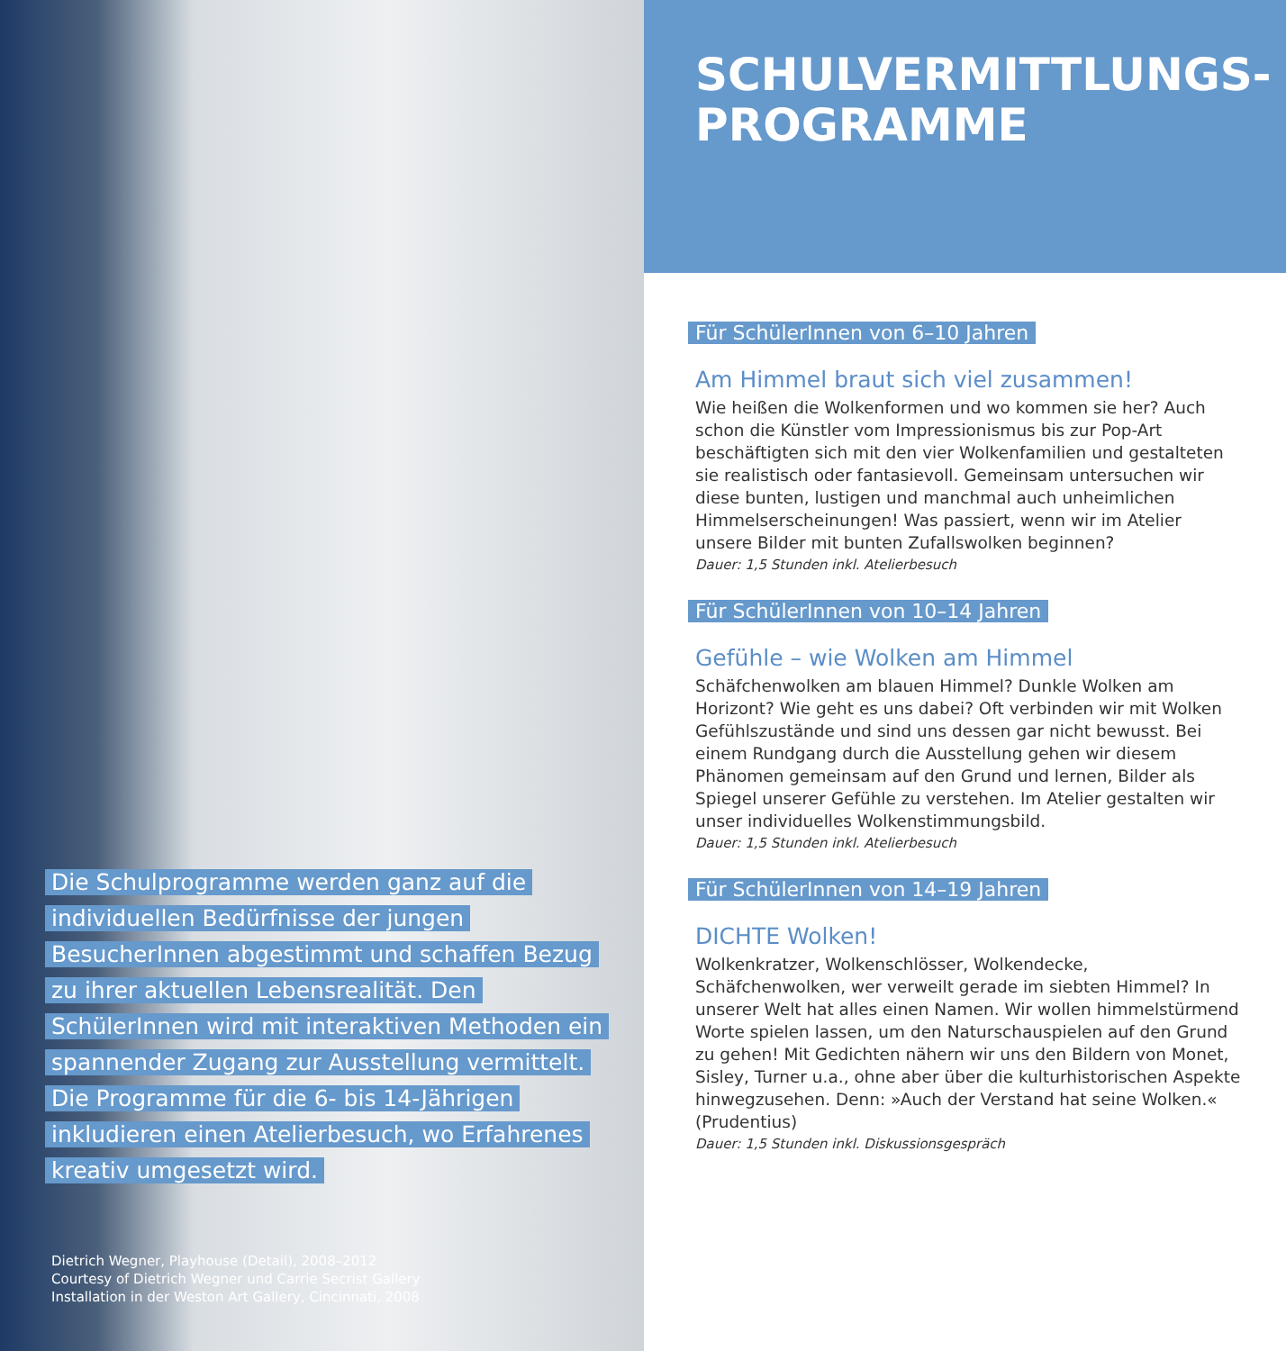Die Schulprogramme werden ganz auf die individuellen Bedürfnisse der jungen BesucherInnen abgestimmt und schaffen Bezug zu ihrer aktuellen Lebensrealität. Den SchülerInnen wird mit interaktiven Methoden ein spannender Zugang zur Ausstellung vermittelt. Die Programme für die 6- bis 14-Jährigen inkludieren einen Atelierbesuch, wo Erfahrenes kreativ umgesetzt wird.
Dietrich Wegner, Playhouse (Detail), 2008–2012
Courtesy of Dietrich Wegner und Carrie Secrist Gallery
Installation in der Weston Art Gallery, Cincinnati, 2008
SCHULVERMITTLUNGS-
PROGRAMME
Für SchülerInnen von 6–10 Jahren
Am Himmel braut sich viel zusammen!
Wie heißen die Wolkenformen und wo kommen sie her? Auch schon die Künstler vom Impressionismus bis zur Pop-Art beschäftigten sich mit den vier Wolkenfamilien und gestalteten sie realistisch oder fantasievoll. Gemeinsam untersuchen wir diese bunten, lustigen und manchmal auch unheimlichen Himmelserscheinungen! Was passiert, wenn wir im Atelier unsere Bilder mit bunten Zufallswolken beginnen?
Dauer: 1,5 Stunden inkl. Atelierbesuch
Für SchülerInnen von 10–14 Jahren
Gefühle – wie Wolken am Himmel
Schäfchenwolken am blauen Himmel? Dunkle Wolken am Horizont? Wie geht es uns dabei? Oft verbinden wir mit Wolken Gefühlszustände und sind uns dessen gar nicht bewusst. Bei einem Rundgang durch die Ausstellung gehen wir diesem Phänomen gemeinsam auf den Grund und lernen, Bilder als Spiegel unserer Gefühle zu verstehen. Im Atelier gestalten wir unser individuelles Wolkenstimmungsbild.
Dauer: 1,5 Stunden inkl. Atelierbesuch
Für SchülerInnen von 14–19 Jahren
DICHTE Wolken!
Wolkenkratzer, Wolkenschlösser, Wolkendecke, Schäfchenwolken, wer verweilt gerade im siebten Himmel? In unserer Welt hat alles einen Namen. Wir wollen himmelstürmend Worte spielen lassen, um den Naturschauspielen auf den Grund zu gehen! Mit Gedichten nähern wir uns den Bildern von Monet, Sisley, Turner u.a., ohne aber über die kulturhistorischen Aspekte hinwegzusehen. Denn: »Auch der Verstand hat seine Wolken.« (Prudentius)
Dauer: 1,5 Stunden inkl. Diskussionsgespräch